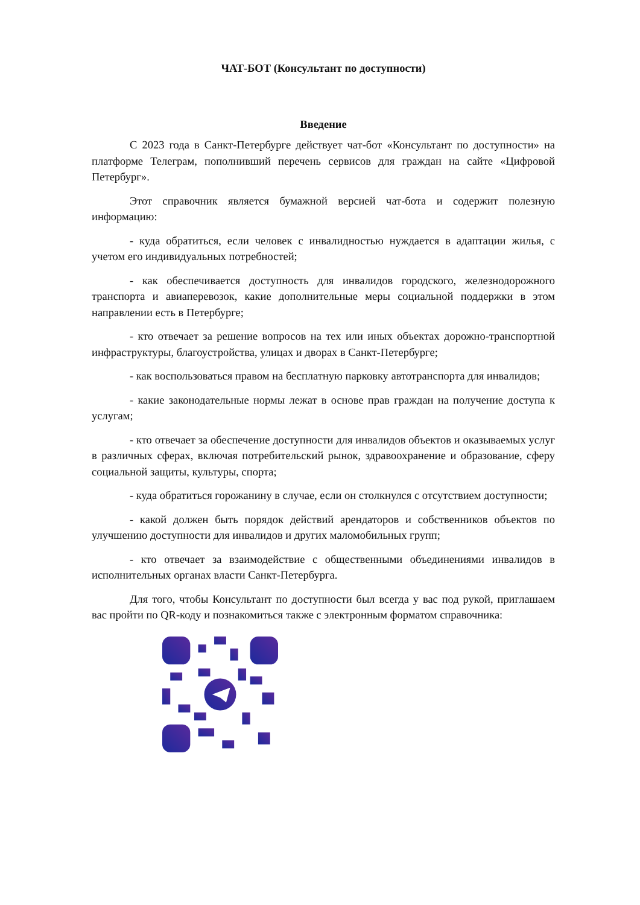ЧАТ-БОТ (Консультант по доступности)
Введение
С 2023 года в Санкт-Петербурге действует чат-бот «Консультант по доступности» на платформе Телеграм, пополнивший перечень сервисов для граждан на сайте «Цифровой Петербург».
Этот справочник является бумажной версией чат-бота и содержит полезную информацию:
- куда обратиться, если человек с инвалидностью нуждается в адаптации жилья, с учетом его индивидуальных потребностей;
- как обеспечивается доступность для инвалидов городского, железнодорожного транспорта и авиаперевозок, какие дополнительные меры социальной поддержки в этом направлении есть в Петербурге;
- кто отвечает за решение вопросов на тех или иных объектах дорожно-транспортной инфраструктуры, благоустройства, улицах и дворах в Санкт-Петербурге;
- как воспользоваться правом на бесплатную парковку автотранспорта для инвалидов;
- какие законодательные нормы лежат в основе прав граждан на получение доступа к услугам;
- кто отвечает за обеспечение доступности для инвалидов объектов и оказываемых услуг в различных сферах, включая потребительский рынок, здравоохранение и образование, сферу социальной защиты, культуры, спорта;
- куда обратиться горожанину в случае, если он столкнулся с отсутствием доступности;
- какой должен быть порядок действий арендаторов и собственников объектов по улучшению доступности для инвалидов и других маломобильных групп;
- кто отвечает за взаимодействие с общественными объединениями инвалидов в исполнительных органах власти Санкт-Петербурга.
Для того, чтобы Консультант по доступности был всегда у вас под рукой, приглашаем вас пройти по QR-коду и познакомиться также с электронным форматом справочника: